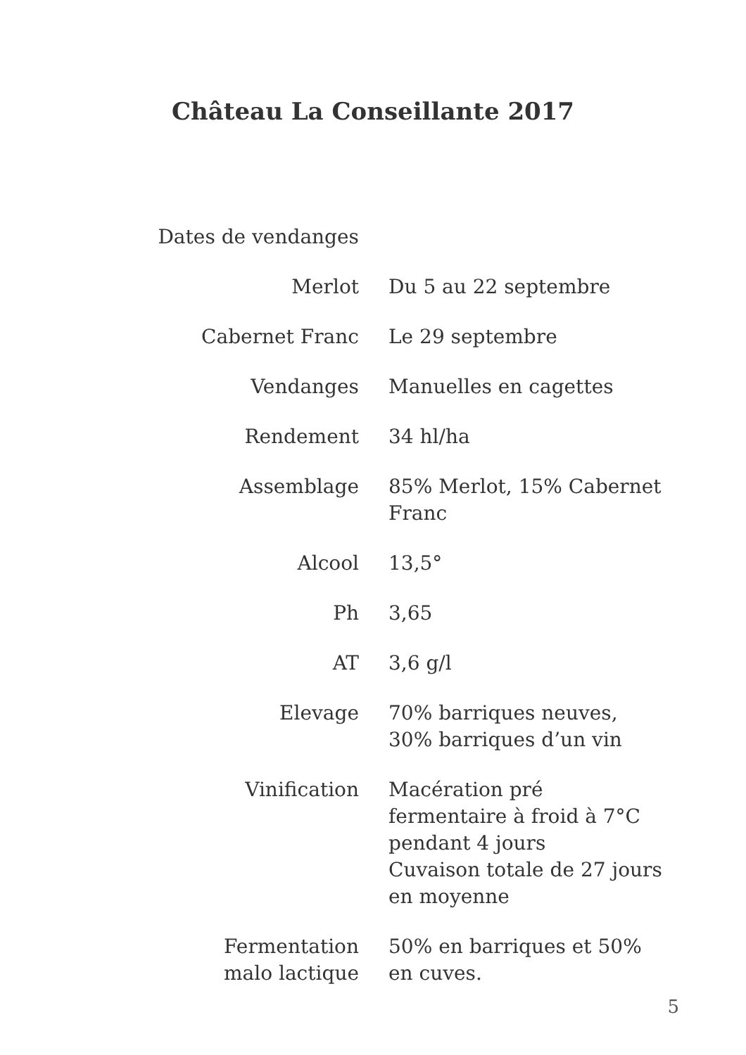Château La Conseillante 2017
| Dates de vendanges | |
| Merlot | Du 5 au 22 septembre |
| Cabernet Franc | Le 29 septembre |
| Vendanges | Manuelles en cagettes |
| Rendement | 34 hl/ha |
| Assemblage | 85% Merlot, 15% Cabernet Franc |
| Alcool | 13,5° |
| Ph | 3,65 |
| AT | 3,6 g/l |
| Elevage | 70% barriques neuves, 30% barriques d’un vin |
| Vinification | Macération pré fermentaire à froid à 7°C pendant 4 jours Cuvaison totale de 27 jours en moyenne |
| Fermentation malo lactique | 50% en barriques et 50% en cuves. |
5